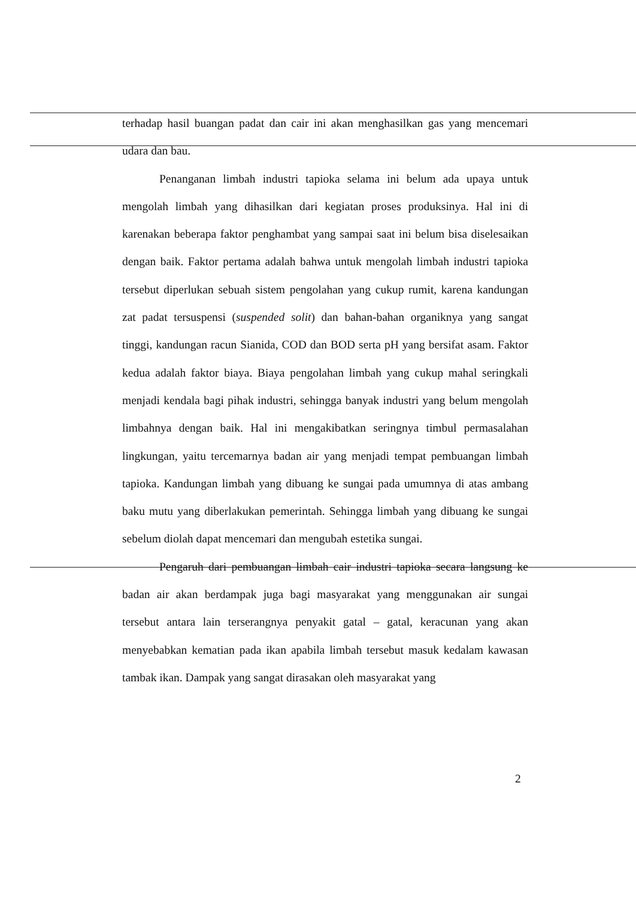terhadap hasil buangan padat dan cair ini akan menghasilkan gas yang mencemari udara dan bau.
Penanganan limbah industri tapioka selama ini belum ada upaya untuk mengolah limbah yang dihasilkan dari kegiatan proses produksinya. Hal ini di karenakan beberapa faktor penghambat yang sampai saat ini belum bisa diselesaikan dengan baik. Faktor pertama adalah bahwa untuk mengolah limbah industri tapioka tersebut diperlukan sebuah sistem pengolahan yang cukup rumit, karena kandungan zat padat tersuspensi (suspended solit) dan bahan-bahan organiknya yang sangat tinggi, kandungan racun Sianida, COD dan BOD serta pH yang bersifat asam. Faktor kedua adalah faktor biaya. Biaya pengolahan limbah yang cukup mahal seringkali menjadi kendala bagi pihak industri, sehingga banyak industri yang belum mengolah limbahnya dengan baik. Hal ini mengakibatkan seringnya timbul permasalahan lingkungan, yaitu tercemarnya badan air yang menjadi tempat pembuangan limbah tapioka. Kandungan limbah yang dibuang ke sungai pada umumnya di atas ambang baku mutu yang diberlakukan pemerintah. Sehingga limbah yang dibuang ke sungai sebelum diolah dapat mencemari dan mengubah estetika sungai.
Pengaruh dari pembuangan limbah cair industri tapioka secara langsung ke badan air akan berdampak juga bagi masyarakat yang menggunakan air sungai tersebut antara lain terserangnya penyakit gatal – gatal, keracunan yang akan menyebabkan kematian pada ikan apabila limbah tersebut masuk kedalam kawasan tambak ikan. Dampak yang sangat dirasakan oleh masyarakat yang
2